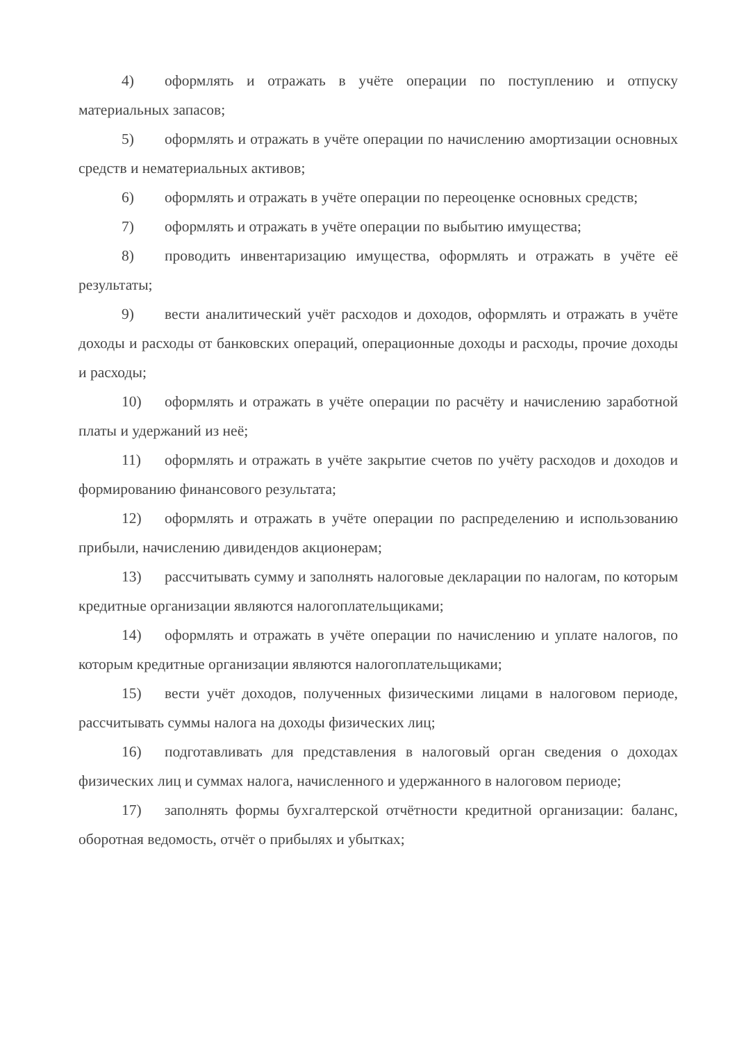4) оформлять и отражать в учёте операции по поступлению и отпуску материальных запасов;
5) оформлять и отражать в учёте операции по начислению амортизации основных средств и нематериальных активов;
6) оформлять и отражать в учёте операции по переоценке основных средств;
7) оформлять и отражать в учёте операции по выбытию имущества;
8) проводить инвентаризацию имущества, оформлять и отражать в учёте её результаты;
9) вести аналитический учёт расходов и доходов, оформлять и отражать в учёте доходы и расходы от банковских операций, операционные доходы и расходы, прочие доходы и расходы;
10) оформлять и отражать в учёте операции по расчёту и начислению заработной платы и удержаний из неё;
11) оформлять и отражать в учёте закрытие счетов по учёту расходов и доходов и формированию финансового результата;
12) оформлять и отражать в учёте операции по распределению и использованию прибыли, начислению дивидендов акционерам;
13) рассчитывать сумму и заполнять налоговые декларации по налогам, по которым кредитные организации являются налогоплательщиками;
14) оформлять и отражать в учёте операции по начислению и уплате налогов, по которым кредитные организации являются налогоплательщиками;
15) вести учёт доходов, полученных физическими лицами в налоговом периоде, рассчитывать суммы налога на доходы физических лиц;
16) подготавливать для представления в налоговый орган сведения о доходах физических лиц и суммах налога, начисленного и удержанного в налоговом периоде;
17) заполнять формы бухгалтерской отчётности кредитной организации: баланс, оборотная ведомость, отчёт о прибылях и убытках;